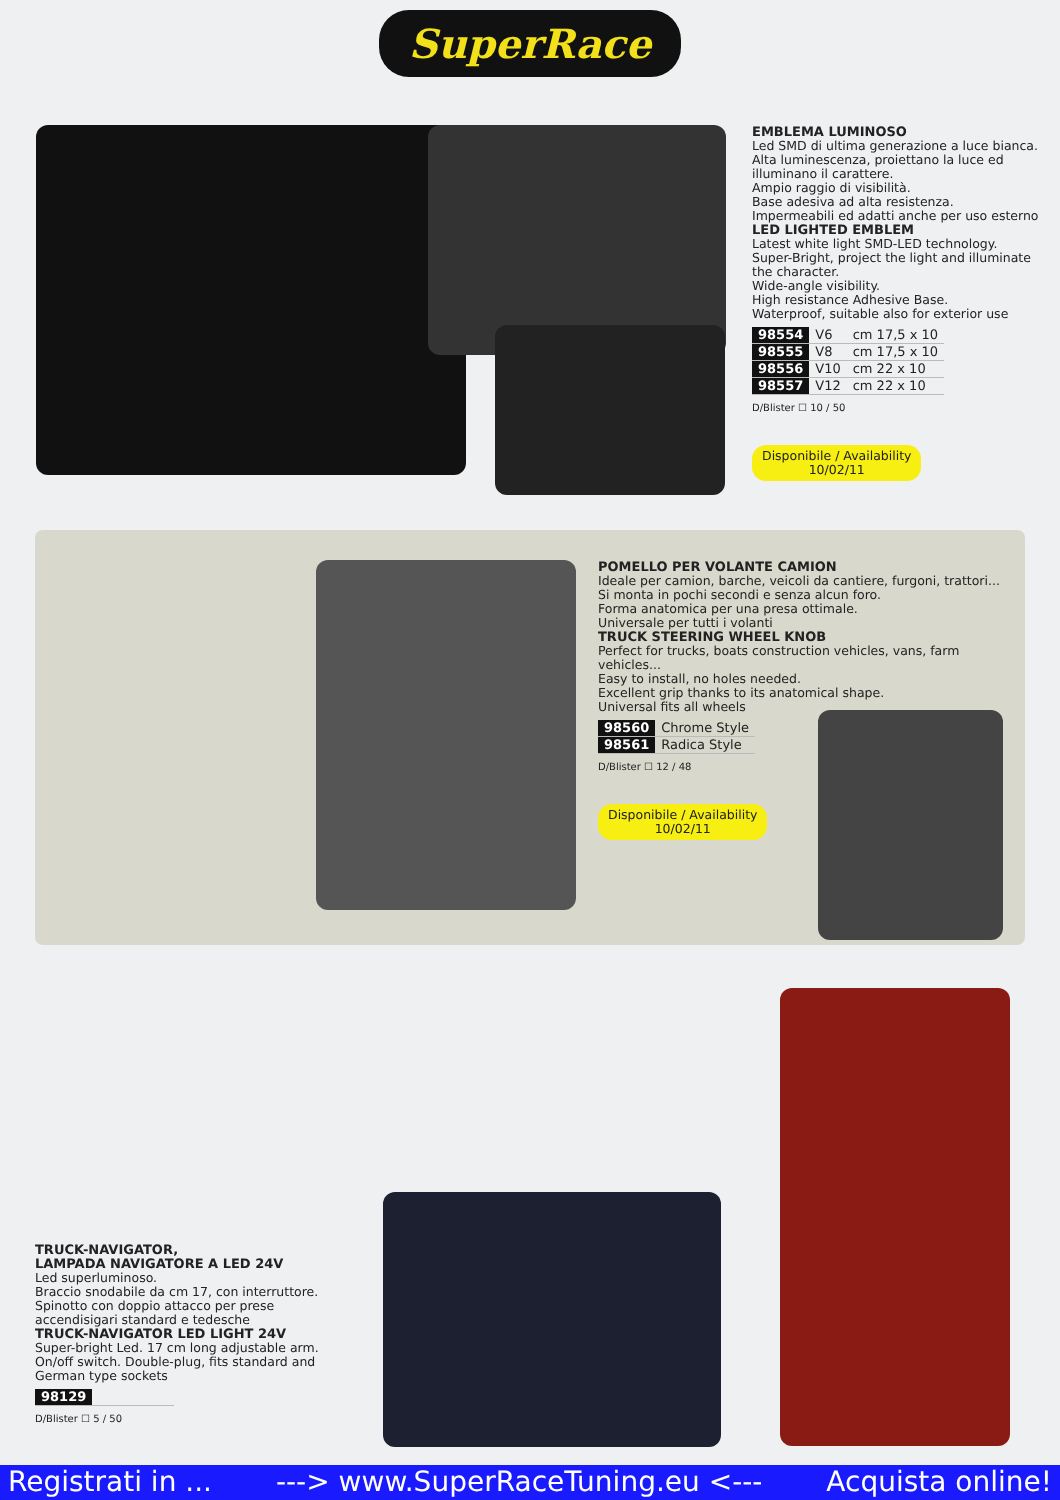SuperRace
EMBLEMA LUMINOSO
Led SMD di ultima generazione a luce bianca.
Alta luminescenza, proiettano la luce ed illuminano il carattere.
Ampio raggio di visibilità.
Base adesiva ad alta resistenza.
Impermeabili ed adatti anche per uso esterno
LED LIGHTED EMBLEM
Latest white light SMD-LED technology.
Super-Bright, project the light and illuminate the character.
Wide-angle visibility.
High resistance Adhesive Base.
Waterproof, suitable also for exterior use
| 98554 | V6 | cm 17,5 x 10 |
| 98555 | V8 | cm 17,5 x 10 |
| 98556 | V10 | cm 22 x 10 |
| 98557 | V12 | cm 22 x 10 |
D/Blister ☐ 10 / 50
Disponibile / Availability
10/02/11
POMELLO PER VOLANTE CAMION
Ideale per camion, barche, veicoli da cantiere, furgoni, trattori...
Si monta in pochi secondi e senza alcun foro.
Forma anatomica per una presa ottimale.
Universale per tutti i volanti
TRUCK STEERING WHEEL KNOB
Perfect for trucks, boats construction vehicles, vans, farm vehicles...
Easy to install, no holes needed.
Excellent grip thanks to its anatomical shape.
Universal fits all wheels
| 98560 | Chrome Style |
| 98561 | Radica Style |
D/Blister ☐ 12 / 48
Disponibile / Availability
10/02/11
TRUCK-NAVIGATOR,
LAMPADA NAVIGATORE A LED 24V
Led superluminoso.
Braccio snodabile da cm 17, con interruttore.
Spinotto con doppio attacco per prese accendisigari standard e tedesche
TRUCK-NAVIGATOR LED LIGHT 24V
Super-bright Led. 17 cm long adjustable arm.
On/off switch. Double-plug, fits standard and German type sockets
| 98129 | |
D/Blister ☐ 5 / 50
Registrati in ... ---> www.SuperRaceTuning.eu <--- Acquista online!